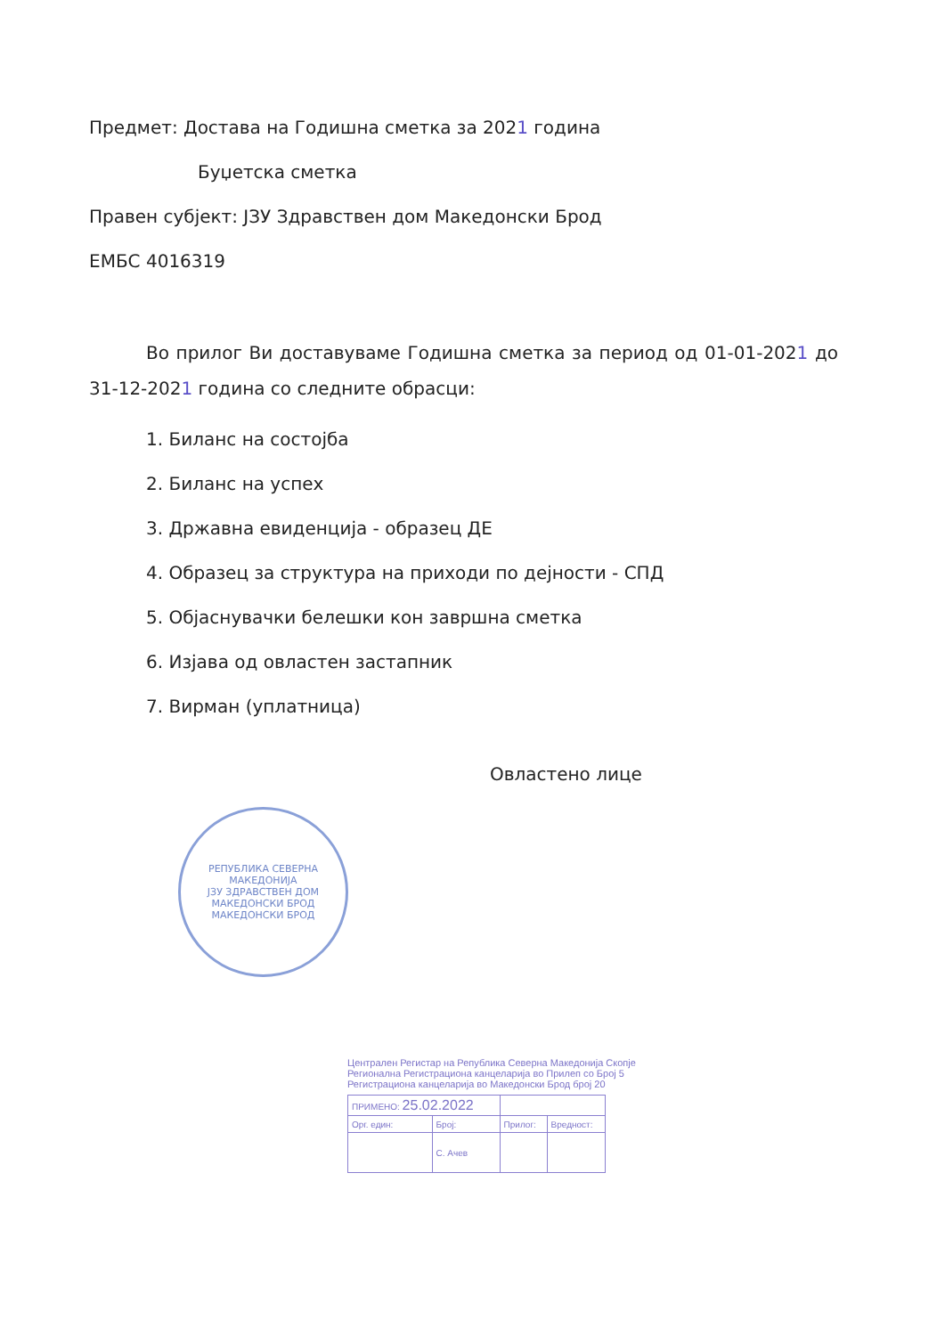Предмет: Достава на Годишна сметка за 2021 година
Буџетска сметка
Правен субјект: ЈЗУ Здравствен дом Македонски Брод
ЕМБС 4016319
Во прилог Ви доставуваме Годишна сметка за период од 01-01-2021 до 31-12-2021 година со следните обрасци:
1. Биланс на состојба
2. Биланс на успех
3. Државна евиденција - образец ДЕ
4. Образец за структура на приходи по дејности - СПД
5. Објаснувачки белешки кон завршна сметка
6. Изјава од овластен застапник
7. Вирман (уплатница)
Овластено лице
РЕПУБЛИКА СЕВЕРНА МАКЕДОНИЈА
ЈЗУ ЗДРАВСТВЕН ДОМ МАКЕДОНСКИ БРОД
МАКЕДОНСКИ БРОД
Централен Регистар на Република Северна Македонија Скопје
Регионална Регистрациона канцеларија во Прилеп со Број 5
Регистрациона канцеларија во Македонски Брод број 20
| ПРИМЕНО: 25.02.2022 | | | |
| Орг. един: | Број: | Прилог: | Вредност: |
| | С. Ачев | | |